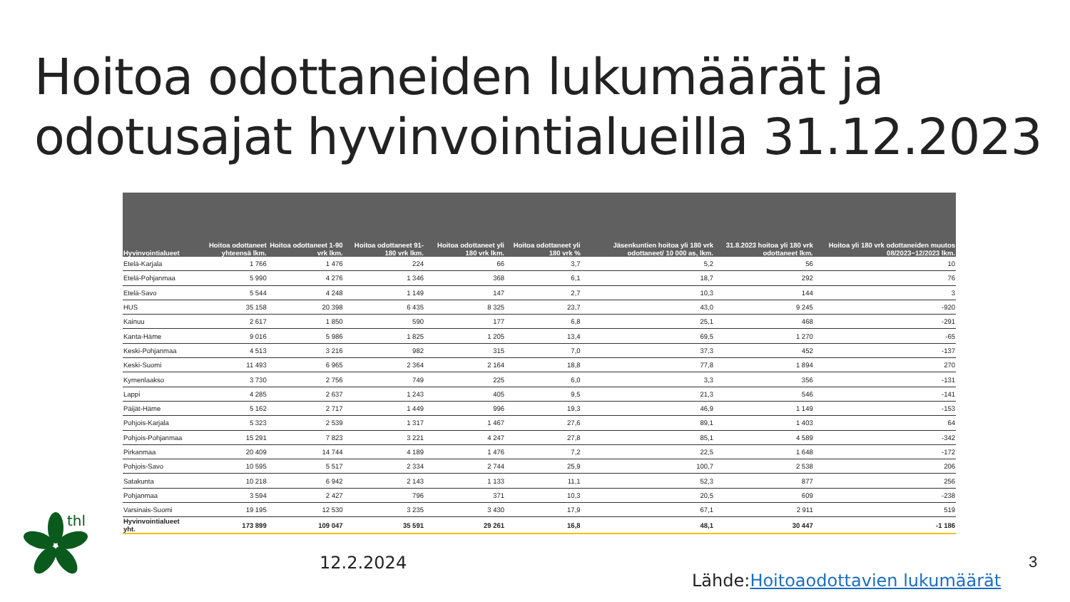Hoitoa odottaneiden lukumäärät ja
odotusajat hyvinvointialueilla 31.12.2023
| Hyvinvointialueet | Hoitoa odottaneet yhteensä lkm. | Hoitoa odottaneet 1-90 vrk lkm. | Hoitoa odottaneet 91-180 vrk lkm. | Hoitoa odottaneet yli 180 vrk lkm. | Hoitoa odottaneet yli 180 vrk % | Jäsenkuntien hoitoa yli 180 vrk odottaneet/ 10 000 as, lkm. | 31.8.2023 hoitoa yli 180 vrk odottaneet lkm. | Hoitoa yli 180 vrk odottaneiden muutos 08/2023−12/2023 lkm. |
| --- | --- | --- | --- | --- | --- | --- | --- | --- |
| Etelä-Karjala | 1 766 | 1 476 | 224 | 66 | 3,7 | 5,2 | 56 | 10 |
| Etelä-Pohjanmaa | 5 990 | 4 276 | 1 346 | 368 | 6,1 | 18,7 | 292 | 76 |
| Etelä-Savo | 5 544 | 4 248 | 1 149 | 147 | 2,7 | 10,3 | 144 | 3 |
| HUS | 35 158 | 20 398 | 6 435 | 8 325 | 23,7 | 43,0 | 9 245 | -920 |
| Kainuu | 2 617 | 1 850 | 590 | 177 | 6,8 | 25,1 | 468 | -291 |
| Kanta-Häme | 9 016 | 5 986 | 1 825 | 1 205 | 13,4 | 69,5 | 1 270 | -65 |
| Keski-Pohjanmaa | 4 513 | 3 216 | 982 | 315 | 7,0 | 37,3 | 452 | -137 |
| Keski-Suomi | 11 493 | 6 965 | 2 364 | 2 164 | 18,8 | 77,8 | 1 894 | 270 |
| Kymenlaakso | 3 730 | 2 756 | 749 | 225 | 6,0 | 3,3 | 356 | -131 |
| Lappi | 4 285 | 2 637 | 1 243 | 405 | 9,5 | 21,3 | 546 | -141 |
| Päijät-Häme | 5 162 | 2 717 | 1 449 | 996 | 19,3 | 46,9 | 1 149 | -153 |
| Pohjois-Karjala | 5 323 | 2 539 | 1 317 | 1 467 | 27,6 | 89,1 | 1 403 | 64 |
| Pohjois-Pohjanmaa | 15 291 | 7 823 | 3 221 | 4 247 | 27,8 | 85,1 | 4 589 | -342 |
| Pirkanmaa | 20 409 | 14 744 | 4 189 | 1 476 | 7,2 | 22,5 | 1 648 | -172 |
| Pohjois-Savo | 10 595 | 5 517 | 2 334 | 2 744 | 25,9 | 100,7 | 2 538 | 206 |
| Satakunta | 10 218 | 6 942 | 2 143 | 1 133 | 11,1 | 52,3 | 877 | 256 |
| Pohjanmaa | 3 594 | 2 427 | 796 | 371 | 10,3 | 20,5 | 609 | -238 |
| Varsinais-Suomi | 19 195 | 12 530 | 3 235 | 3 430 | 17,9 | 67,1 | 2 911 | 519 |
| Hyvinvointialueet yht. | 173 899 | 109 047 | 35 591 | 29 261 | 16,8 | 48,1 | 30 447 | -1 186 |
thl
12.2.2024 3
Lähde:Hoitoaodottavien lukumäärät